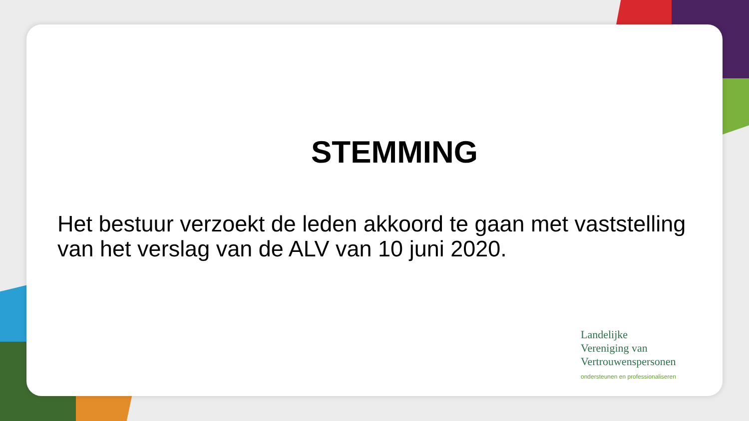STEMMING
Het bestuur verzoekt de leden akkoord te gaan met vaststelling van het verslag van de ALV van 10 juni 2020.
Landelijke
Vereniging van
Vertrouwenspersonen
ondersteunen en professionaliseren